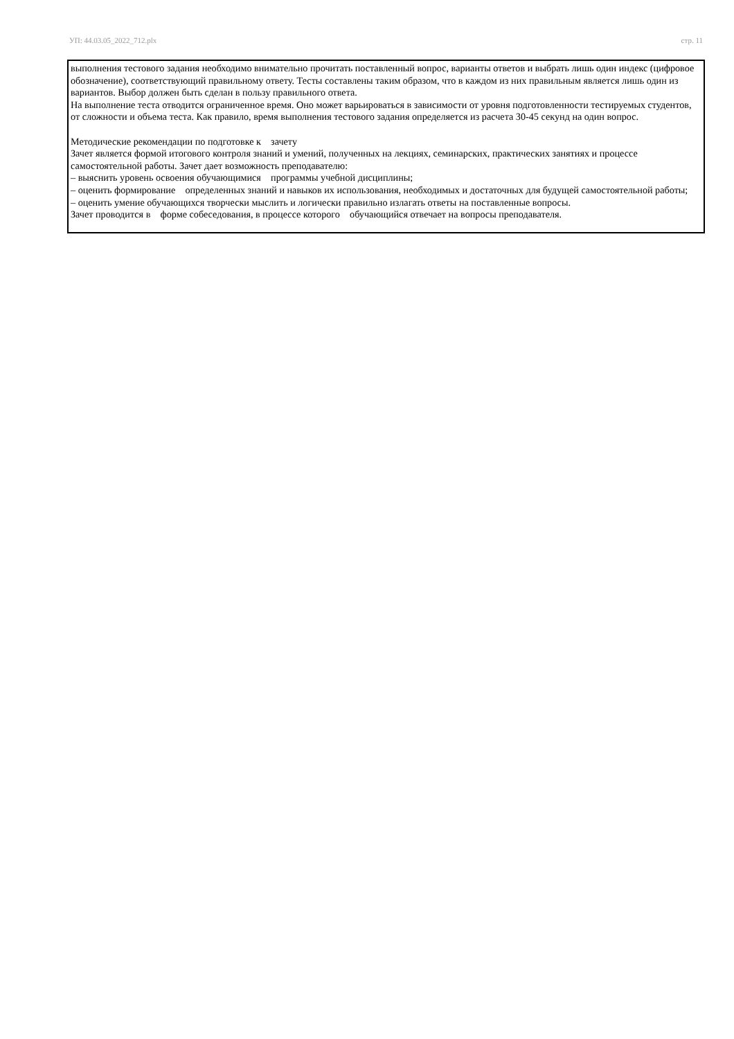УП: 44.03.05_2022_712.plx стр. 11
выполнения тестового задания необходимо внимательно прочитать поставленный вопрос, варианты ответов и выбрать лишь один индекс (цифровое обозначение), соответствующий правильному ответу. Тесты составлены таким образом, что в каждом из них правильным является лишь один из вариантов. Выбор должен быть сделан в пользу правильного ответа.
На выполнение теста отводится ограниченное время. Оно может варьироваться в зависимости от уровня подготовленности тестируемых студентов, от сложности и объема теста. Как правило, время выполнения тестового задания определяется из расчета 30-45 секунд на один вопрос.
Методические рекомендации по подготовке к зачету
Зачет является формой итогового контроля знаний и умений, полученных на лекциях, семинарских, практических занятиях и процессе самостоятельной работы. Зачет дает возможность преподавателю:
– выяснить уровень освоения обучающимися программы учебной дисциплины;
– оценить формирование определенных знаний и навыков их использования, необходимых и достаточных для будущей самостоятельной работы;
– оценить умение обучающихся творчески мыслить и логически правильно излагать ответы на поставленные вопросы.
Зачет проводится в форме собеседования, в процессе которого обучающийся отвечает на вопросы преподавателя.